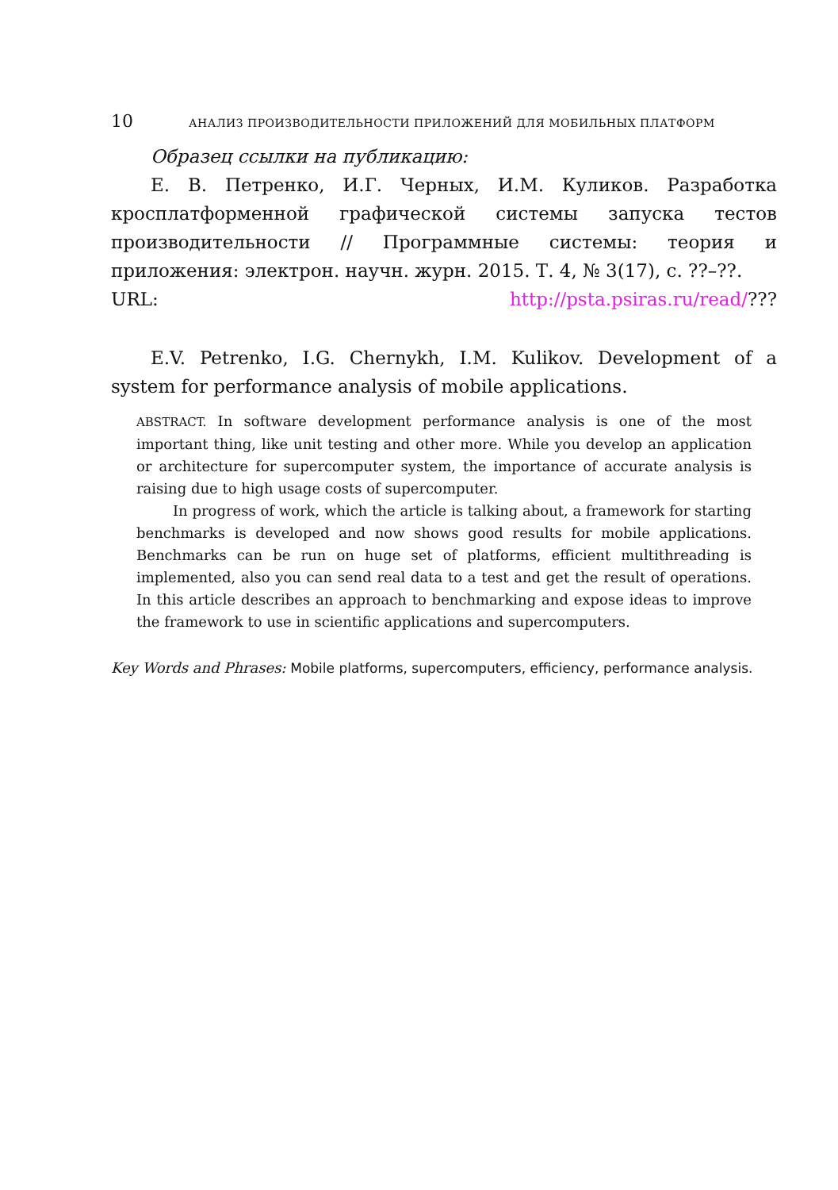10 АНАЛИЗ ПРОИЗВОДИТЕЛЬНОСТИ ПРИЛОЖЕНИЙ ДЛЯ МОБИЛЬНЫХ ПЛАТФОРМ
Образец ссылки на публикацию:
Е. В. Петренко, И.Г. Черных, И.М. Куликов. Разработка кросплатформенной графической системы запуска тестов производительности // Программные системы: теория и приложения: электрон. научн. журн. 2015. Т. 4, № 3(17), с. ??–??.
URL: http://psta.psiras.ru/read/???
E.V. Petrenko, I.G. Chernykh, I.M. Kulikov. Development of a system for performance analysis of mobile applications.
ABSTRACT. In software development performance analysis is one of the most important thing, like unit testing and other more. While you develop an application or architecture for supercomputer system, the importance of accurate analysis is raising due to high usage costs of supercomputer.
In progress of work, which the article is talking about, a framework for starting benchmarks is developed and now shows good results for mobile applications. Benchmarks can be run on huge set of platforms, efficient multithreading is implemented, also you can send real data to a test and get the result of operations. In this article describes an approach to benchmarking and expose ideas to improve the framework to use in scientific applications and supercomputers.
Key Words and Phrases: Mobile platforms, supercomputers, efficiency, performance analysis.